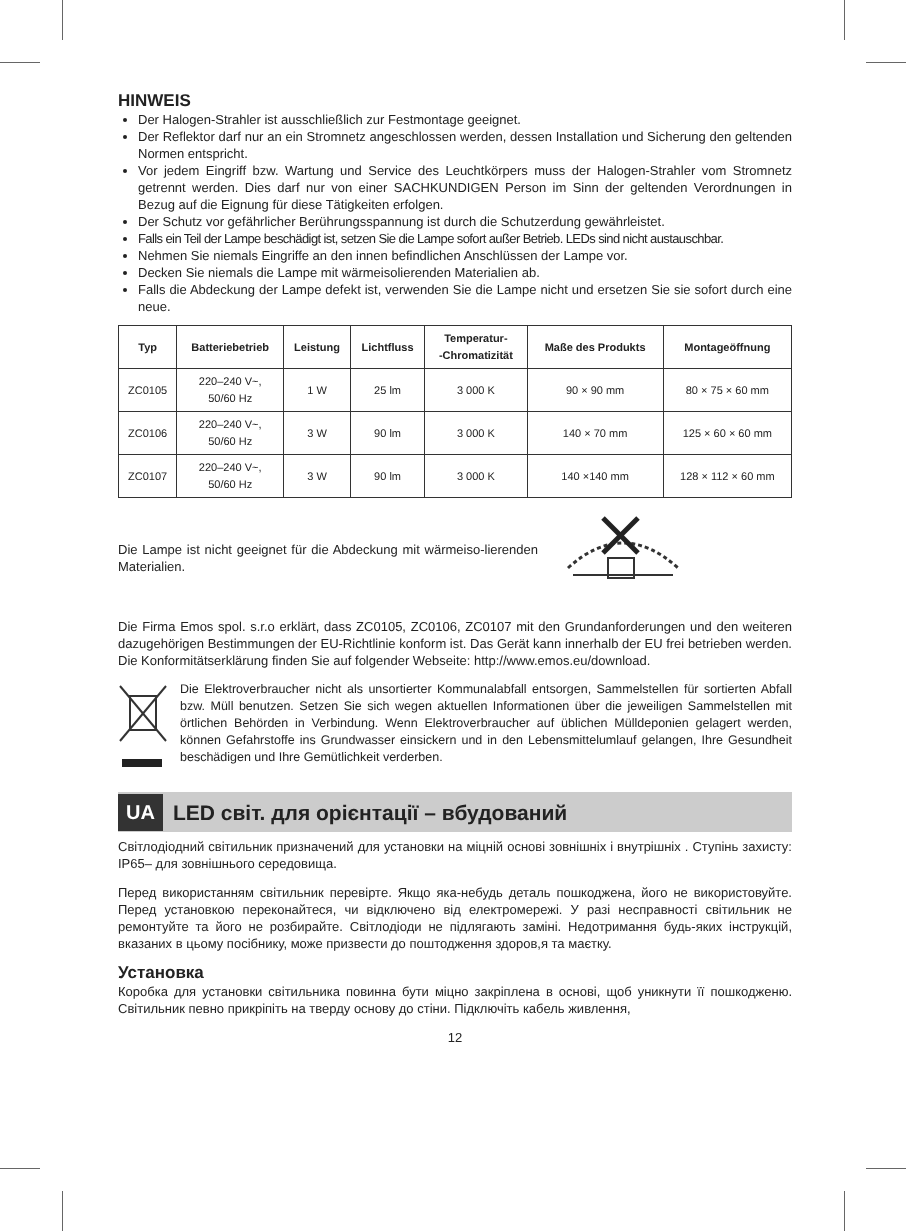HINWEIS
Der Halogen-Strahler ist ausschließlich zur Festmontage geeignet.
Der Reflektor darf nur an ein Stromnetz angeschlossen werden, dessen Installation und Sicherung den geltenden Normen entspricht.
Vor jedem Eingriff bzw. Wartung und Service des Leuchtkörpers muss der Halogen-Strahler vom Stromnetz getrennt werden. Dies darf nur von einer SACHKUNDIGEN Person im Sinn der geltenden Verordnungen in Bezug auf die Eignung für diese Tätigkeiten erfolgen.
Der Schutz vor gefährlicher Berührungsspannung ist durch die Schutzerdung gewährleistet.
Falls ein Teil der Lampe beschädigt ist, setzen Sie die Lampe sofort außer Betrieb. LEDs sind nicht austauschbar.
Nehmen Sie niemals Eingriffe an den innen befindlichen Anschlüssen der Lampe vor.
Decken Sie niemals die Lampe mit wärmeisolierenden Materialien ab.
Falls die Abdeckung der Lampe defekt ist, verwenden Sie die Lampe nicht und ersetzen Sie sie sofort durch eine neue.
| Typ | Batteriebetrieb | Leistung | Lichtfluss | Temperatur- -Chromatizität | Maße des Produkts | Montageöffnung |
| --- | --- | --- | --- | --- | --- | --- |
| ZC0105 | 220–240 V~, 50/60 Hz | 1 W | 25 lm | 3 000 K | 90 × 90 mm | 80 × 75 × 60 mm |
| ZC0106 | 220–240 V~, 50/60 Hz | 3 W | 90 lm | 3 000 K | 140 × 70 mm | 125 × 60 × 60 mm |
| ZC0107 | 220–240 V~, 50/60 Hz | 3 W | 90 lm | 3 000 K | 140 ×140 mm | 128 × 112 × 60 mm |
Die Lampe ist nicht geeignet für die Abdeckung mit wärmeiso-lierenden Materialien.
Die Firma Emos spol. s.r.o erklärt, dass ZC0105, ZC0106, ZC0107 mit den Grundanforderungen und den weiteren dazugehörigen Bestimmungen der EU-Richtlinie konform ist. Das Gerät kann innerhalb der EU frei betrieben werden. Die Konformitätserklärung finden Sie auf folgender Webseite: http://www.emos.eu/download.
Die Elektroverbraucher nicht als unsortierter Kommunalabfall entsorgen, Sammelstellen für sortierten Abfall bzw. Müll benutzen. Setzen Sie sich wegen aktuellen Informationen über die jeweiligen Sammelstellen mit örtlichen Behörden in Verbindung. Wenn Elektroverbraucher auf üblichen Mülldeponien gelagert werden, können Gefahrstoffe ins Grundwasser einsickern und in den Lebensmittelumlauf gelangen, Ihre Gesundheit beschädigen und Ihre Gemütlichkeit verderben.
UA LED світ. для орієнтації – вбудований
Світлодіодний світильник призначений для установки на міцній основі зовнішніх і внутрішніх . Ступінь захисту: IP65– для зовнішнього середовища.
Перед використанням світильник перевірте. Якщо яка-небудь деталь пошкоджена, його не використовуйте. Перед установкою переконайтеся, чи відключено від електромережі. У разі несправності світильник не ремонтуйте та його не розбирайте. Світлодіоди не підлягають заміні. Недотримання будь-яких інструкцій, вказаних в цьому посібнику, може призвести до поштодження здоров,я та маєтку.
Установка
Коробка для установки світильника повинна бути міцно закріплена в основі, щоб уникнути її пошкодженю. Світильник певно прикріпіть на тверду основу до стіни. Підключіть кабель живлення,
12